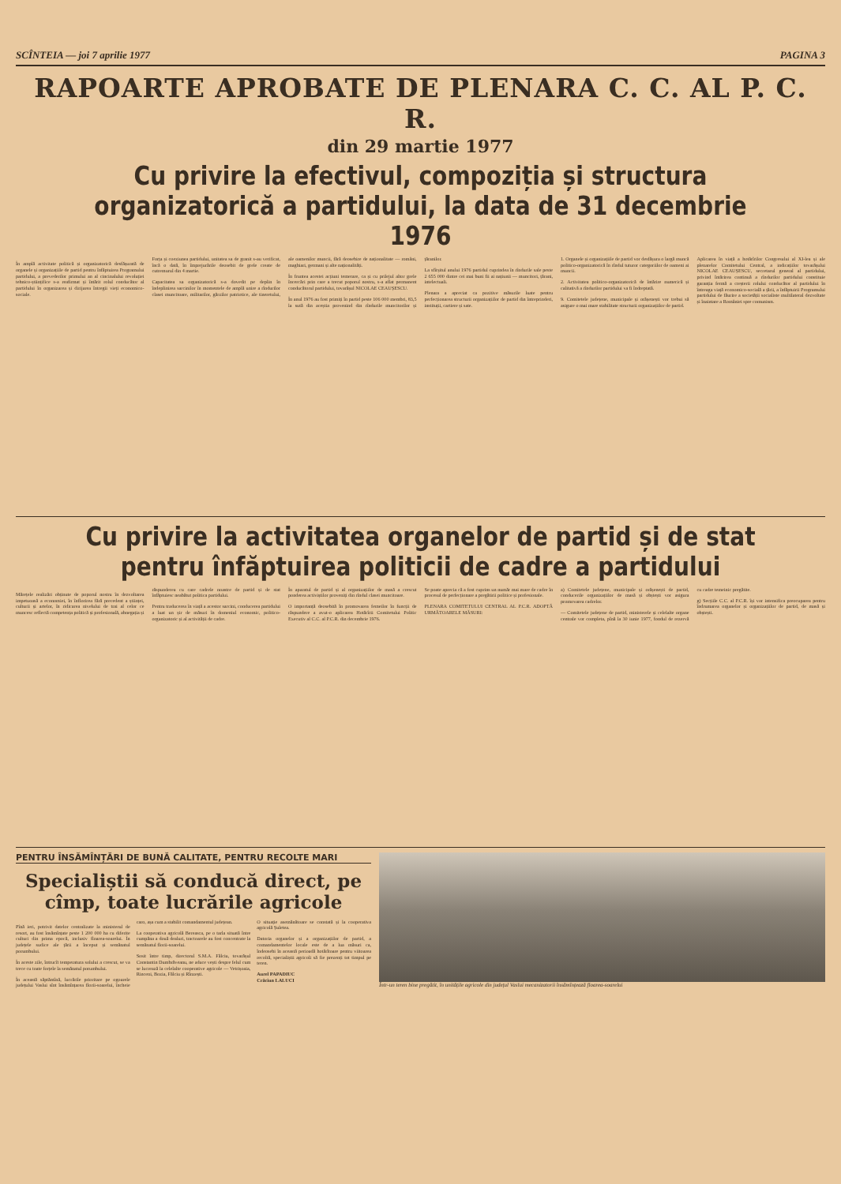SCÎNTEIA — joi 7 aprilie 1977 PAGINA 3
RAPOARTE APROBATE DE PLENARA C. C. AL P. C. R.
din 29 martie 1977
Cu privire la efectivul, compoziția și structura organizatorică a partidului, la data de 31 decembrie 1976
În amplă activitate politică și organizatorică desfășurată de organele și organizațiile de partid pentru înfăptuirea Programului partidului, a prevederilor primului an al cincinalului revoluției tehnico-științifice s-a reafirmat și întărit rolul conducător al partidului în organizarea și dirijarea întregii vieți economico-sociale.
Forța și coeziunea partidului, unitatea sa de granit s-au verificat, încă o dată, în împrejurările deosebit de grele create de cutremurul din 4 martie.
Capacitatea sa organizatorică s-a dovedit pe deplin în îndeplinirea sarcinilor în momentele de amplă unire a rîndurilor clasei muncitoare, militarilor, gărzilor patriotice, ale tineretului, ale oamenilor muncii, fără deosebire de naționalitate — români, maghiari, germani și alte naționalități.
În fruntea acestei acțiuni temerare, ca și cu prilejul altor grele încercări prin care a trecut poporul nostru, s-a aflat permanent conducătorul partidului, tovarășul NICOLAE CEAUȘESCU.
În anul 1976 au fost primiți în partid peste 106 000 membri, 83,5 la sută din aceștia provenind din rîndurile muncitorilor și țăranilor.
La sfîrșitul anului 1976 partidul cuprindea în rîndurile sale peste 2 655 000 dintre cei mai buni fii ai națiunii — muncitori, țărani, intelectuali.
Plenara a apreciat ca pozitive măsurile luate pentru perfecționarea structurii organizațiilor de partid din întreprinderi, instituții, cartiere și sate.
1. Organele și organizațiile de partid vor desfășura o largă muncă politico-organizatorică în rîndul tuturor categoriilor de oameni ai muncii.
2. Activitatea politico-organizatorică de întărire numerică și calitativă a rîndurilor partidului va fi îndreptată.
9. Comitetele județene, municipale și orășenești vor trebui să asigure o mai mare stabilitate structurii organizațiilor de partid.
Aplicarea în viață a hotărîrilor Congresului al XI-lea și ale plenarelor Comitetului Central, a indicațiilor tovarășului NICOLAE CEAUȘESCU, secretarul general al partidului, privind întărirea continuă a rîndurilor partidului constituie garanția fermă a creșterii rolului conducător al partidului în întreaga viață economico-socială a țării, a înfăptuirii Programului partidului de făurire a societății socialiste multilateral dezvoltate și înaintare a României spre comunism.
Cu privire la activitatea organelor de partid și de stat pentru înfăptuirea politicii de cadre a partidului
Mărețele realizări obținute de poporul nostru în dezvoltarea impetuoasă a economiei, în înflorirea fără precedent a științei, culturii și artelor, în ridicarea nivelului de trai al celor ce muncesc reflectă competența politică și profesională, abnegația și răspunderea cu care cadrele noastre de partid și de stat înfăptuiesc neabătut politica partidului.
Pentru traducerea în viață a acestor sarcini, conducerea partidului a luat un șir de măsuri în domeniul economic, politico-organizatoric și al activității de cadre.
În aparatul de partid și al organizațiilor de masă a crescut ponderea activiștilor proveniți din rîndul clasei muncitoare.
O importanță deosebită în promovarea femeilor în funcții de răspundere a avut-o aplicarea Hotărîrii Comitetului Politic Executiv al C.C. al P.C.R. din decembrie 1976.
Se poate aprecia că a fost cuprins un număr mai mare de cadre în procesul de perfecționare a pregătirii politice și profesionale.
PLENARA COMITETULUI CENTRAL AL P.C.R. ADOPTĂ URMĂTOARELE MĂSURI:
a) Comitetele județene, municipale și orășenești de partid, conducerile organizațiilor de masă și obștești vor asigura promovarea cadrelor.
— Comitetele județene de partid, ministerele și celelalte organe centrale vor completa, pînă la 30 iunie 1977, fondul de rezervă cu cadre temeinic pregătite.
g) Secțiile C.C. al P.C.R. își vor intensifica preocuparea pentru îndrumarea organelor și organizațiilor de partid, de masă și obștești.
PENTRU ÎNSĂMÎNȚĂRI DE BUNĂ CALITATE, PENTRU RECOLTE MARI
Specialiștii să conducă direct, pe cîmp, toate lucrările agricole
Pînă ieri, potrivit datelor centralizate la ministerul de resort, au fost însămînțate peste 1 200 000 ha cu diferite culturi din prima epocă, inclusiv floarea-soarelui. În județele sudice ale țării a început și semănatul porumbului.
În aceste zile, întrucît temperatura solului a crescut, se va trece cu toate forțele la semănatul porumbului.
În această săptămînă, lucrările prioritare pe ogoarele județului Vaslui sînt însămînțarea florii-soarelui, încheie caro, așa cum a stabilit comandamentul județean.
La cooperativa agricolă Bereasca, pe o tarla situată între cumpăna a două dealuri, tractoarele au fost concentrate la semănatul florii-soarelui.
Sosit între timp, directorul S.M.A. Fălciu, tovarășul Constantin Dumbrăveanu, ne aduce vești despre felul cum se lucrează la celelalte cooperative agricole — Vetrișoaia, Rinceni, Bozia, Fălciu și Rînzești.
O situație asemănătoare se constată și la cooperativa agricolă Șuletea.
Datoria organelor și a organizațiilor de partid, a comandamentelor locale este de a lua măsuri ca, îndeosebi în această perioadă hotărîtoare pentru viitoarea recoltă, specialiștii agricoli să fie prezenți tot timpul pe teren.
Aurel PAPADIUC
Crăciun LALUCI
Într-un teren bine pregătit, în unitățile agricole din județul Vaslui mecanizatorii însămînțează floarea-soarelui